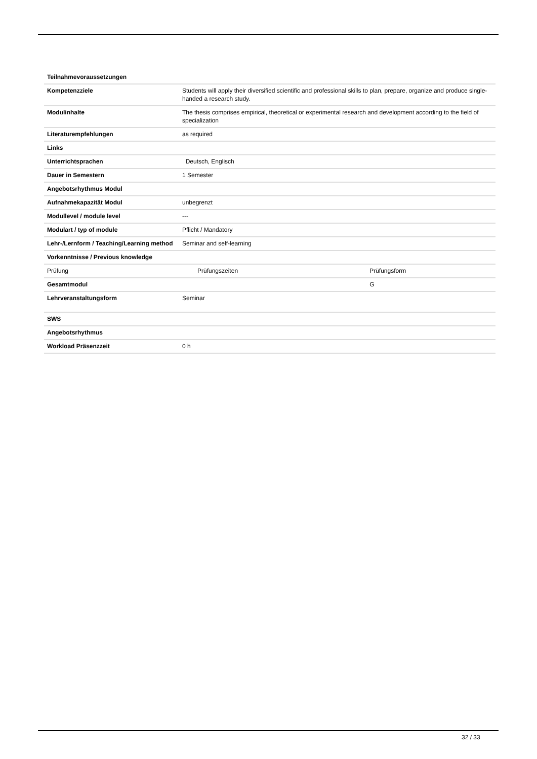| Teilnahmevoraussetzungen | | |
| Kompetenzziele | Students will apply their diversified scientific and professional skills to plan, prepare, organize and produce single-handed a research study. | |
| Modulinhalte | The thesis comprises empirical, theoretical or experimental research and development according to the field of specialization | |
| Literaturempfehlungen | as required | |
| Links | | |
| Unterrichtsprachen | Deutsch, Englisch | |
| Dauer in Semestern | 1 Semester | |
| Angebotsrhythmus Modul | | |
| Aufnahmekapazität Modul | unbegrenzt | |
| Modullevel / module level | --- | |
| Modulart / typ of module | Pflicht / Mandatory | |
| Lehr-/Lernform / Teaching/Learning method | Seminar and self-learning | |
| Vorkenntnisse / Previous knowledge | | |
| Prüfung | Prüfungszeiten | Prüfungsform |
| Gesamtmodul | | G |
| Lehrveranstaltungsform | Seminar | |
| SWS | | |
| Angebotsrhythmus | | |
| Workload Präsenzzeit | 0 h | |
32 / 33